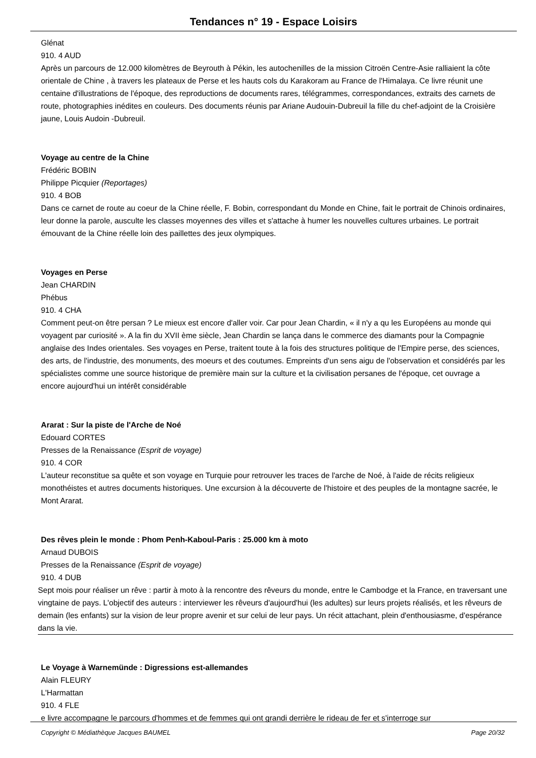Tendances n° 19 - Espace Loisirs
Glénat
910. 4 AUD
Après un parcours de 12.000 kilomètres de Beyrouth à Pékin, les autochenilles de la mission Citroën Centre-Asie ralliaient la côte orientale de Chine , à travers les plateaux de Perse et les hauts cols du Karakoram au France de l'Himalaya. Ce livre réunit une centaine d'illustrations de l'époque, des reproductions de documents rares, télégrammes, correspondances, extraits des carnets de route, photographies inédites en couleurs. Des documents réunis par Ariane Audouin-Dubreuil la fille du chef-adjoint de la Croisière jaune, Louis Audoin -Dubreuil.
Voyage au centre de la Chine
Frédéric BOBIN
Philippe Picquier (Reportages)
910. 4 BOB
Dans ce carnet de route au coeur de la Chine réelle, F. Bobin, correspondant du Monde en Chine, fait le portrait de Chinois ordinaires, leur donne la parole, ausculte les classes moyennes des villes et s'attache à humer les nouvelles cultures urbaines. Le portrait émouvant de la Chine réelle loin des paillettes des jeux olympiques.
Voyages en Perse
Jean CHARDIN
Phébus
910. 4 CHA
Comment peut-on être persan ? Le mieux est encore d'aller voir. Car pour Jean Chardin, « il n'y a qu les Européens au monde qui voyagent par curiosité ». A la fin du XVII ème siècle, Jean Chardin se lança dans le commerce des diamants pour la Compagnie anglaise des Indes orientales. Ses voyages en Perse, traitent toute à la fois des structures politique de l'Empire perse, des sciences, des arts, de l'industrie, des monuments, des moeurs et des coutumes. Empreints d'un sens aigu de l'observation et considérés par les spécialistes comme une source historique de première main sur la culture et la civilisation persanes de l'époque, cet ouvrage a encore aujourd'hui un intérêt considérable
Ararat : Sur la piste de l'Arche de Noé
Edouard CORTES
Presses de la Renaissance (Esprit de voyage)
910. 4 COR
L'auteur reconstitue sa quête et son voyage en Turquie pour retrouver les traces de l'arche de Noé, à l'aide de récits religieux monothéistes et autres documents historiques. Une excursion à la découverte de l'histoire et des peuples de la montagne sacrée, le Mont Ararat.
Des rêves plein le monde : Phom Penh-Kaboul-Paris : 25.000 km à moto
Arnaud DUBOIS
Presses de la Renaissance (Esprit de voyage)
910. 4 DUB
Sept mois pour réaliser un rêve : partir à moto à la rencontre des rêveurs du monde, entre le Cambodge et la France, en traversant une vingtaine de pays. L'objectif des auteurs : interviewer les rêveurs d'aujourd'hui (les adultes) sur leurs projets réalisés, et les rêveurs de demain (les enfants) sur la vision de leur propre avenir et sur celui de leur pays. Un récit attachant, plein d'enthousiasme, d'espérance dans la vie.
Le Voyage à Warnemünde : Digressions est-allemandes
Alain FLEURY
L'Harmattan
910. 4 FLE
e livre accompagne le parcours d'hommes et de femmes qui ont grandi derrière le rideau de fer et s'interroge sur
Copyright © Médiathèque Jacques BAUMEL Page 20/32